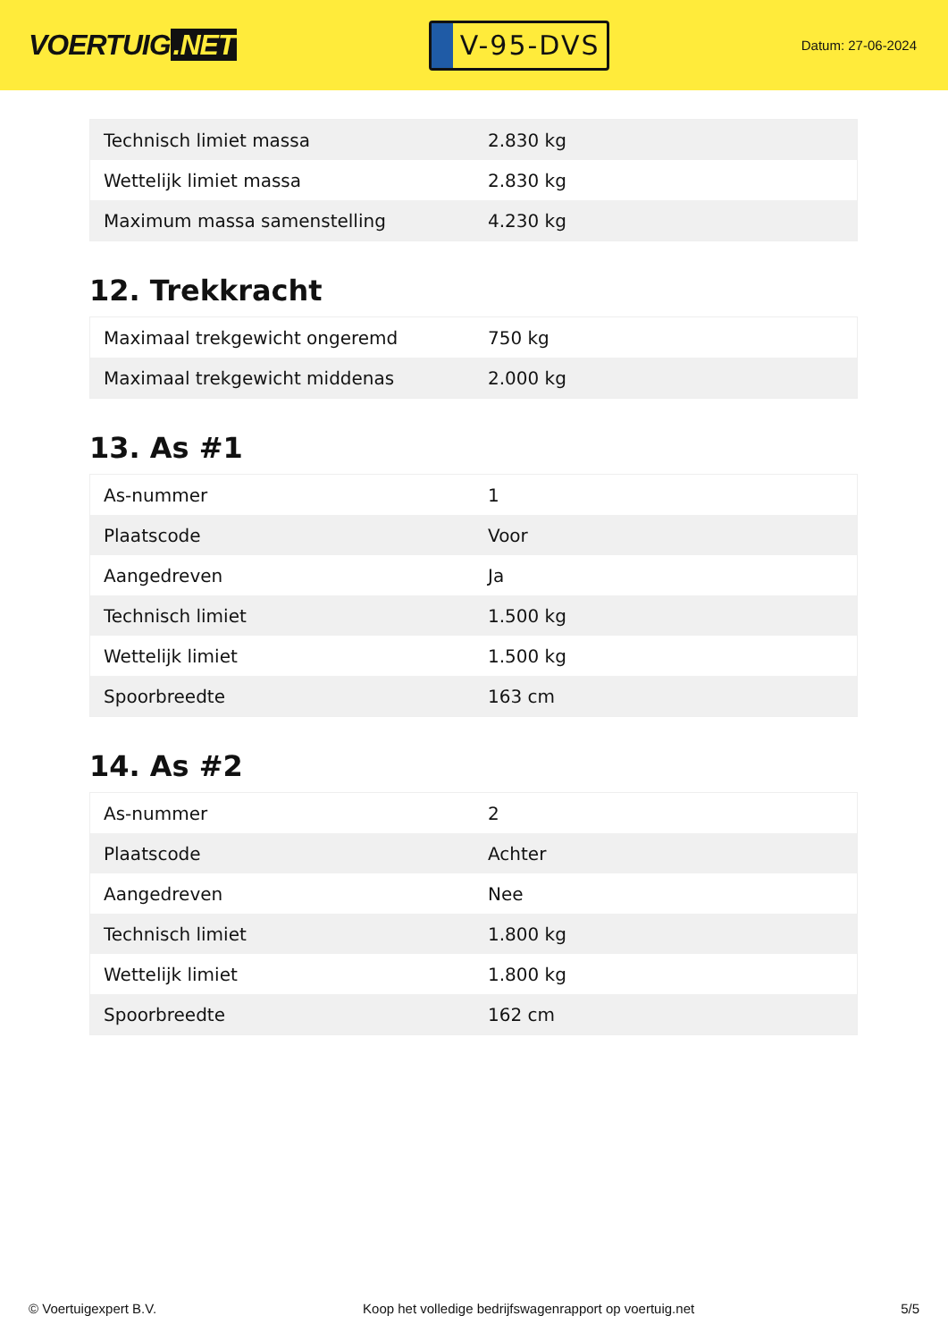VOERTUIG.NET
V-95-DVS
Datum: 27-06-2024
| Technisch limiet massa | 2.830 kg |
| Wettelijk limiet massa | 2.830 kg |
| Maximum massa samenstelling | 4.230 kg |
12. Trekkracht
| Maximaal trekgewicht ongeremd | 750 kg |
| Maximaal trekgewicht middenas | 2.000 kg |
13. As #1
| As-nummer | 1 |
| Plaatscode | Voor |
| Aangedreven | Ja |
| Technisch limiet | 1.500 kg |
| Wettelijk limiet | 1.500 kg |
| Spoorbreedte | 163 cm |
14. As #2
| As-nummer | 2 |
| Plaatscode | Achter |
| Aangedreven | Nee |
| Technisch limiet | 1.800 kg |
| Wettelijk limiet | 1.800 kg |
| Spoorbreedte | 162 cm |
© Voertuigexpert B.V. Koop het volledige bedrijfswagenrapport op voertuig.net 5/5